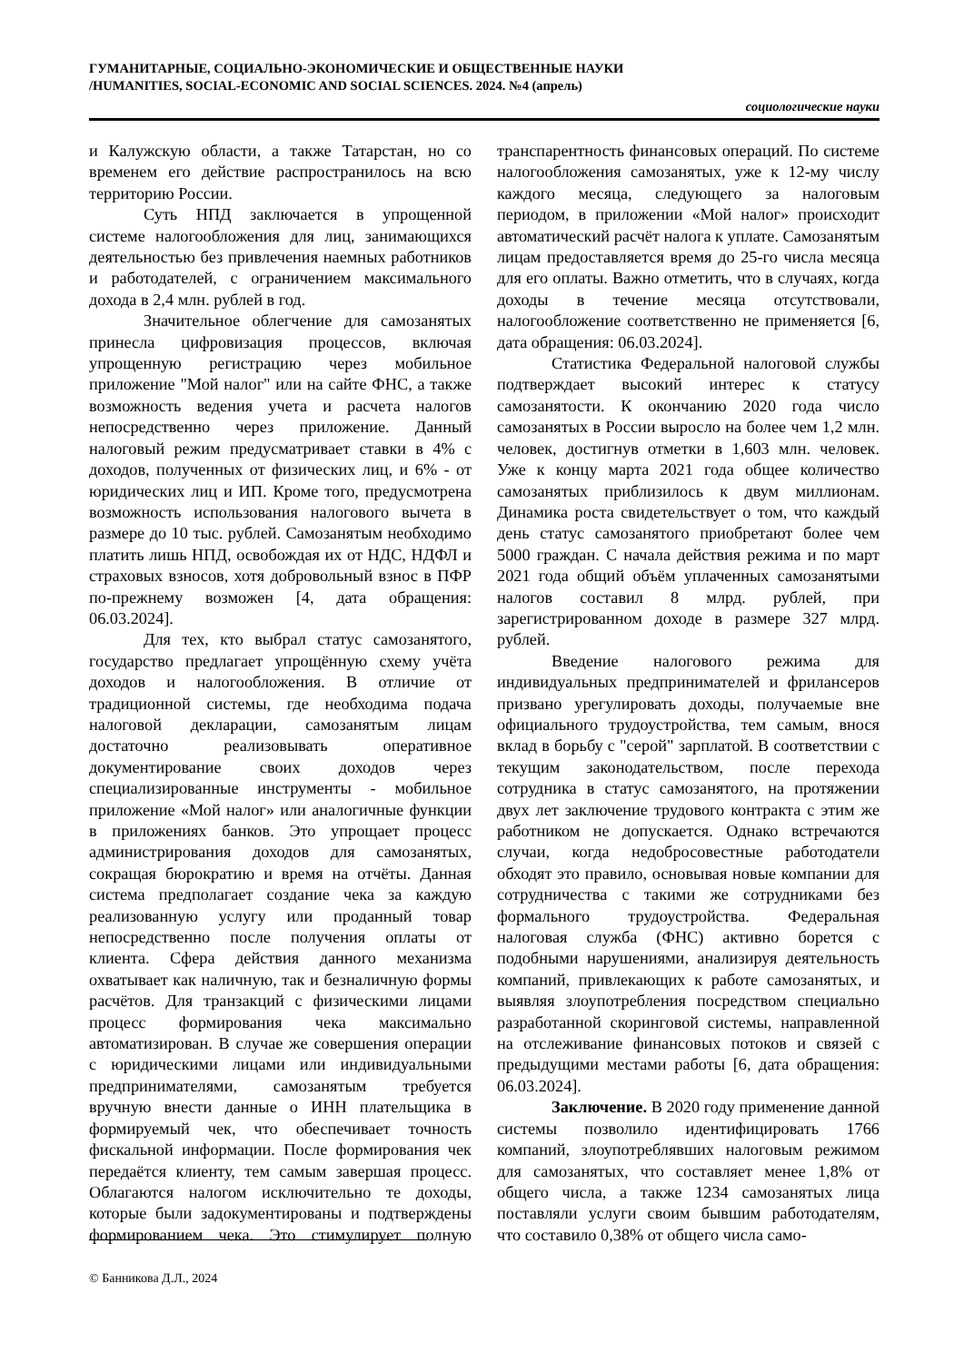ГУМАНИТАРНЫЕ, СОЦИАЛЬНО-ЭКОНОМИЧЕСКИЕ И ОБЩЕСТВЕННЫЕ НАУКИ
/HUMANITIES, SOCIAL-ECONOMIC AND SOCIAL SCIENCES. 2024. №4 (апрель)
социологические науки
и Калужскую области, а также Татарстан, но со временем его действие распространилось на всю территорию России.
Суть НПД заключается в упрощенной системе налогообложения для лиц, занимающихся деятельностью без привлечения наемных работников и работодателей, с ограничением максимального дохода в 2,4 млн. рублей в год.
Значительное облегчение для самозанятых принесла цифровизация процессов, включая упрощенную регистрацию через мобильное приложение "Мой налог" или на сайте ФНС, а также возможность ведения учета и расчета налогов непосредственно через приложение. Данный налоговый режим предусматривает ставки в 4% с доходов, полученных от физических лиц, и 6% - от юридических лиц и ИП. Кроме того, предусмотрена возможность использования налогового вычета в размере до 10 тыс. рублей. Самозанятым необходимо платить лишь НПД, освобождая их от НДС, НДФЛ и страховых взносов, хотя добровольный взнос в ПФР по-прежнему возможен [4, дата обращения: 06.03.2024].
Для тех, кто выбрал статус самозанятого, государство предлагает упрощённую схему учёта доходов и налогообложения. В отличие от традиционной системы, где необходима подача налоговой декларации, самозанятым лицам достаточно реализовывать оперативное документирование своих доходов через специализированные инструменты - мобильное приложение «Мой налог» или аналогичные функции в приложениях банков. Это упрощает процесс администрирования доходов для самозанятых, сокращая бюрократию и время на отчёты. Данная система предполагает создание чека за каждую реализованную услугу или проданный товар непосредственно после получения оплаты от клиента. Сфера действия данного механизма охватывает как наличную, так и безналичную формы расчётов. Для транзакций с физическими лицами процесс формирования чека максимально автоматизирован. В случае же совершения операции с юридическими лицами или индивидуальными предпринимателями, самозанятым требуется вручную внести данные о ИНН плательщика в формируемый чек, что обеспечивает точность фискальной информации. После формирования чек передаётся клиенту, тем самым завершая процесс. Облагаются налогом исключительно те доходы, которые были задокументированы и подтверждены формированием чека. Это стимулирует полную транспарентность финансовых операций. По системе налогообложения самозанятых, уже к 12-му числу каждого месяца, следующего за налоговым периодом, в приложении «Мой налог» происходит автоматический расчёт налога к уплате. Самозанятым лицам предоставляется время до 25-го числа месяца для его оплаты. Важно отметить, что в случаях, когда доходы в течение месяца отсутствовали, налогообложение соответственно не применяется [6, дата обращения: 06.03.2024].
Статистика Федеральной налоговой службы подтверждает высокий интерес к статусу самозанятости. К окончанию 2020 года число самозанятых в России выросло на более чем 1,2 млн. человек, достигнув отметки в 1,603 млн. человек. Уже к концу марта 2021 года общее количество самозанятых приблизилось к двум миллионам. Динамика роста свидетельствует о том, что каждый день статус самозанятого приобретают более чем 5000 граждан. С начала действия режима и по март 2021 года общий объём уплаченных самозанятыми налогов составил 8 млрд. рублей, при зарегистрированном доходе в размере 327 млрд. рублей.
Введение налогового режима для индивидуальных предпринимателей и фрилансеров призвано урегулировать доходы, получаемые вне официального трудоустройства, тем самым, внося вклад в борьбу с "серой" зарплатой. В соответствии с текущим законодательством, после перехода сотрудника в статус самозанятого, на протяжении двух лет заключение трудового контракта с этим же работником не допускается. Однако встречаются случаи, когда недобросовестные работодатели обходят это правило, основывая новые компании для сотрудничества с такими же сотрудниками без формального трудоустройства. Федеральная налоговая служба (ФНС) активно борется с подобными нарушениями, анализируя деятельность компаний, привлекающих к работе самозанятых, и выявляя злоупотребления посредством специально разработанной скоринговой системы, направленной на отслеживание финансовых потоков и связей с предыдущими местами работы [6, дата обращения: 06.03.2024].
Заключение. В 2020 году применение данной системы позволило идентифицировать 1766 компаний, злоупотреблявших налоговым режимом для самозанятых, что составляет менее 1,8% от общего числа, а также 1234 самозанятых лица поставляли услуги своим бывшим работодателям, что составило 0,38% от общего числа само-
© Банникова Д.Л., 2024